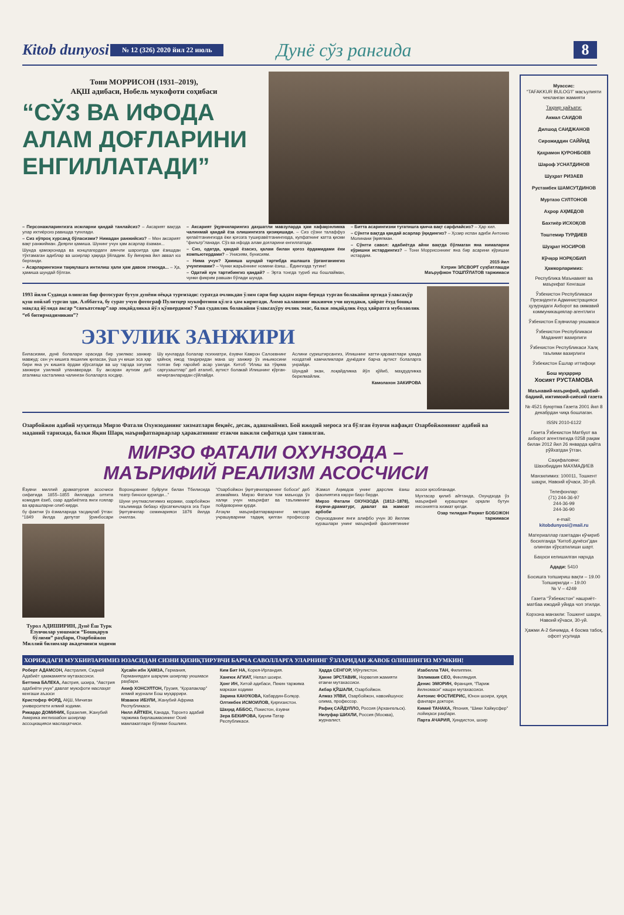Kitob dunyosi
№ 12 (326) 2020 йил 22 июль
Дунё сўз рангида
8
Тони МОРРИСОН (1931–2019),
АҚШ адибаси, Нобель мукофоти соҳибаси
“СЎЗ ВА ИФОДА АЛАМ ДОҒЛАРИНИ ЕНГИЛЛАТАДИ”
– Персонажларингизга исмларни қандай танлайсиз? – Аксарият вақтда улар ихтиёрсиз равишда туғилади.
– Сиз кўпроқ хурсанд бўласизми? Нимадан ранжийсиз? – Мен аксарият вақт ранжийман. Деярли ҳамиша. Шунинг учун ҳам асарлар ёзаман...
Шунда қамоқхонада ва концлагердаги аянчли шароитда ҳам ёзишдан тўхтамаган адиблар ва шоирлар ҳақида ўйладим. Бу йиғирма йил аввал юз берганди.
– Асарларингизни тақиқлашга интилиш ҳали ҳам давом этмоқда... – Ҳа, ҳамиша шундай бўлган.
– Аксарият ўқувчиларингиз даҳшатли мавзуларда ҳам хафақонликка чалинмай қандай ёза олишингизга қизиқишади. – Сиз сўзни талаффуз қилаётганингизда ёки қоғозга туширавётганингизда, кулфатнинг катта қисми “фильтр”ланади. Сўз ва ифода алам доғларини енгиллатади.
– Сиз, одатда, қандай ёзасиз, қалам билан қоғоз ёрдамидами ёки компьютердами? – Унисиям, бунисиям.
– Нима учун? Ҳамиша шундай тартибда ишлашга ўрганганингиз учунгинами? – Чунки жарьённинг номини ёзиш... Ёдингизда тутинг!
– Одатий кун тартибингиз қандай? – Эрта тонгда туриб иш бошлайман, чунки фикрим равшан бўлади шунда.
– Битта асарингизни тугатишга қанча вақт сарфлайсиз? – Ҳар хил.
– Сўнгги вақтда қандай асарлар ўқидингиз? – Ҳозир испан адиби Антонио Молинани ўқияпман.
– Сўнгги савол: адабиётда айни вақтда бўлмаган яна нималарни кўришни истардингиз? – Тони Моррисоннинг яна бир асарини кўришни истардим.
2015 йил
Кэтрин ЭЛСВОРТ суҳбатлашди
Маъруфжон ТОШПЎЛАТОВ таржимаси
1993 йили Суданда олинган бир фотосурат бутун дунёни оёққа турғизади: суратда очликдан ўлим сари бир қадам нари-берида турган болакайни ортида ўлаксаҳўр қуш пойлаб турган эди. Алббатта, бу сурат учун фотограф Пулитцер мукофотини қўлга ҳам киритади. Аммо калавнинг иккинчи учи шундаки, ҳайрат ёхуд бошқа мақсад йўлида аксар “санъатсевар”лар лоқайдликка йўл қўявердими? Ўша суданлик болакайни ўлаксаҳўру очлик эмас, балки лоқайдлик ёхуд ҳайратга муболаолик “еб битирмадимикин”?
ЭЗГУЛИК ЗАНЖИРИ
Биласизми, дунё болалари орасида бир узилмас занжир мавжуд: сен уч кишига яхшилик қиласан, ўша уч киши эса ҳар бири яна уч кишига ёрдам кўрсатади ва шу тарзда эзгулик занжири узилмай уланаверади. Бу аксаран аутизм деб аталмиш хасталикка чалинган болаларга хосдир.
Шу кунларда болалар психиатри, ёзувчи Камрон Салоевнинг қайноқ ижод тандиридан мана шу занжир ўз иньикосини топган бир ғаройиб асар узилди. Китоб “Илиш ва тўқима саргузаштлар” деб аталиб, аутист болакай Илишнинг кўрган-кечирганларидан сўйлайди.
Аслини суриштирсангиз, Илишнинг хатти-ҳаракатлари ҳамда ноодатий камчиликлари дунёдаги барча аутист болаларга унрайди.
Шундай экан, лоқайдликка йўл қўйиб, маҳдудликка берилмайлик.
Камолахон ЗАКИРОВА
Озарбойжон адабий муҳитида Мирзо Фатали Охунзоданинг хизматлари беқиёс, десак, адашмаймиз. Бой ижодий мероса эга бўлган ёзувчи нафақат Озарбойжоннинг адабий ва маданий тарихида, балки Яқин Шарқ маърифатпарварлар ҳаракатининг етакчи вакили сифатида ҳам танилган.
МИРЗО ФАТАЛИ ОХУНЗОДА –
МАЪРИФИЙ РЕАЛИЗМ АСОСЧИСИ
Ёзувчи миллий драматургия асосчиси сифатида 1855–1855 йилларда олтита комедия ёзиб, озар адабиётига янги ғоялар ва қарашларни олиб кирди.
бу фактни ўз ёзмаларида тасдиқлаб ўтган: “1849 йилда депутат ўринбосари Воронцовнинг буйруғи билан Тбилисида театр биноси қурилди...”
Шуни унутмаслигимиз керакки, озарбойжон таълимида бебаҳо кўрсаткичларга эга Гори ўқитувчилар семинарияси 1876 йилда очилган.
Турол АДИШИРИН, Дунё Ёш Турк Ёзувчилар уюшмаси “Бошқарув бўлими” раҳбари, Озарбойжон Миллий билимлар академияси ходими
“Озарбойжон ўқитувчиларининг бобоси” деб атамаймиз. Мирзо Фатали том маънода ўз халқи учун маърифат ва таълимнинг пойдеворини қурди.
Атоқли маърифатпарварнинг методик учрашуварини тадқиқ қилган профессор Жамол Аҳмедов унинг дарслик ёзиш фаолиятига юқори баҳо берди.
Мирзо Фатали ОХУНЗОДА (1812–1878), ёзувчи-драматург, давлат ва жамоат арбоби
Охунзоданинг янги алифбо учун 30 йиллик курашлари унинг маърифий фаолиятининг асоси ҳисобланади.
Мухтасар қилиб айтганда, Охундзода ўз маърифий курашлари орқали бутун инсониятга хизмат қилди.
Озар тилидан Раҳмат БОБОЖОН таржимаси
ХОРИЖДАГИ МУХБИРЛАРИМИЗ ЮЗАСИДАН СИЗНИ ҚИЗИҚТИРУВЧИ БАРЧА САВОЛЛАРГА УЛАРНИНГ ЎЗЛАРИДАН ЖАВОБ ОЛИШИНГИЗ МУМКИН!
Роберт АДАМСОН, Австралия, Сидней Адабиёт ҳамжамияти мутахассиси.
Беттина БАЛЕКА, Австрия, шоира, “Австрия адабиёти учун” давлат мукофоти маслаҳат кенгаши аъзоси
Кристофер ФОРД, АҚШ, Мичиган университети илмий ходими.
Рикардо ДОМИНИК, Бразилия, Жанубий Америка инглиззабон шоирлар ассоциацияси маслаҳатчиси.
Ҳусайн ибн ҲАМЗА, Германия, Германиядаги шарқлик шоирлар уюшмаси раҳбари.
Акиф ХОНСУЛТОН, Грузия, “Қорапаклар” илмий журнали Бош муҳаррири.
Мзвакхе ИБУЛИ, Жанубий Африка Республикаси.
Нилл АЙТКЕН, Канада, Торонто адабий таржима бирлашмасининг Осиё мамлакатлари бўлими бошлиғи.
Ким Бит НА, Корея-Ирландия.
Ханғюк АГИАТ, Непал шоири.
Ҳонг ИН, Хитой адибаси, Пекин таржима маркази ходими
Зарина КАНУКОВА, Кабардин-Болқор.
Олтинбек ИСМОИЛОВ, Қирғизистон.
Шаҳид АББОС, Покистон, ёзувчи
Зера БЕКИРОВА, Қирим-Татар Республикаси.
Ҳадда СЕНГОР, Мўғулистон.
Ҳанне ЭРСТАВИК, Норвегия жамияти етакчи мутахассиси.
Акбар ҚЎШАЛИ, Озарбойжон.
Алмаз УЛВИ, Озарбойжон, навоийшунос олима, профессор.
Рафиқ САЙДУЛЛО, Россия (Архангельск).
Нилуфар ШИХЛИ, Россия (Москва), журналист.
Изабелла ТАН, Филиппин.
Эллимаия СЕО, Финляндия.
Денис ЭМОРИН, Франция, “Париж йилномаси” нашри мутахассиси.
Антонис ФОСТИЕРИС, Юнон шоири, ҳуқуқ фанлари доктори.
Кимиё ТАНАКА, Япония, “Шики Хайкусфер” лойиҳаси раҳбари.
Парта АЧАРИЯ, Ҳиндистон, шоир
Муассис:
“TAFAKKUR BULOG'I” масъулияти чекланган жамияти
Таҳрир ҳайъати:
Акмал САИДОВ
Дилшод САИДЖАНОВ
Сирожиддин САЙЙИД
Қаҳрамон ҚУРОНБОЕВ
Шароф УСНАТДИНОВ
Шуҳрат РИЗАЕВ
Рустамбек ШАМСУТДИНОВ
Муртазо СУЛТОНОВ
Аҳрор АҲМЕДОВ
Бахтиёр ИСХОҚОВ
Тоштемир ТУРДИЕВ
Шуҳрат НОСИРОВ
Кўчқор НОРҚОБИЛ
Ҳамкорларимиз:
Республика Маънавият ва маърифат Кенгаши
Ўзбекистон Республикаси Президенти Администрацияси ҳузуридаги Ахборот ва оммавий коммуникациялар агентлиги
Ўзбекистон Ёзувчилар уюшмаси
Ўзбекистон Республикаси Маданият вазирлиги
Ўзбекистон Республикаси Халқ таълими вазирлиги
Ўзбекистон Ёшлар иттифоқи
Бош муҳаррир
Хосият РУСТАМОВА
Маънавий-маърифий, адабий-бадиий, ижтимоий-сиёсий газета
№ 4521 буюртма Газета 2001 йил 8 декабрдан чиқа бошлаган.
ISSN 2010-6122
Газета Ўзбекистон Матбуот ва ахборот агентлигида 0258 рақам билан 2012 йил 26 январда қайта рўйхатдан ўтган.
Саҳифаловчи:
Шахобиддин МАХМАДИЕВ
Манзилимиз: 100011, Тошкент шаҳри, Навоий кўчаси, 30-уй.
Телефонлар:
(71) 244-36-97
244-36-99
244-36-90
e-mail:
kitobdunyosi@mail.ru
Материаллар газетадан кўчириб босилганда “Китоб дунёси”дан олинган кўрсатилиши шарт.
Баҳоси келишилган нархда
Адади: 5410
Босишга топшириш вақти – 19.00
Топширилди – 19.00
№ V – 4249
Газета “Ўзбекистон” нашриёт-матбаа ижодий уйида чоп этилди.
Корхона манзили: Тошкент шаҳри, Навоий кўчаси, 30-уй.
Ҳажми А-2 бичимда, 4 босма табоқ, офсет усулида